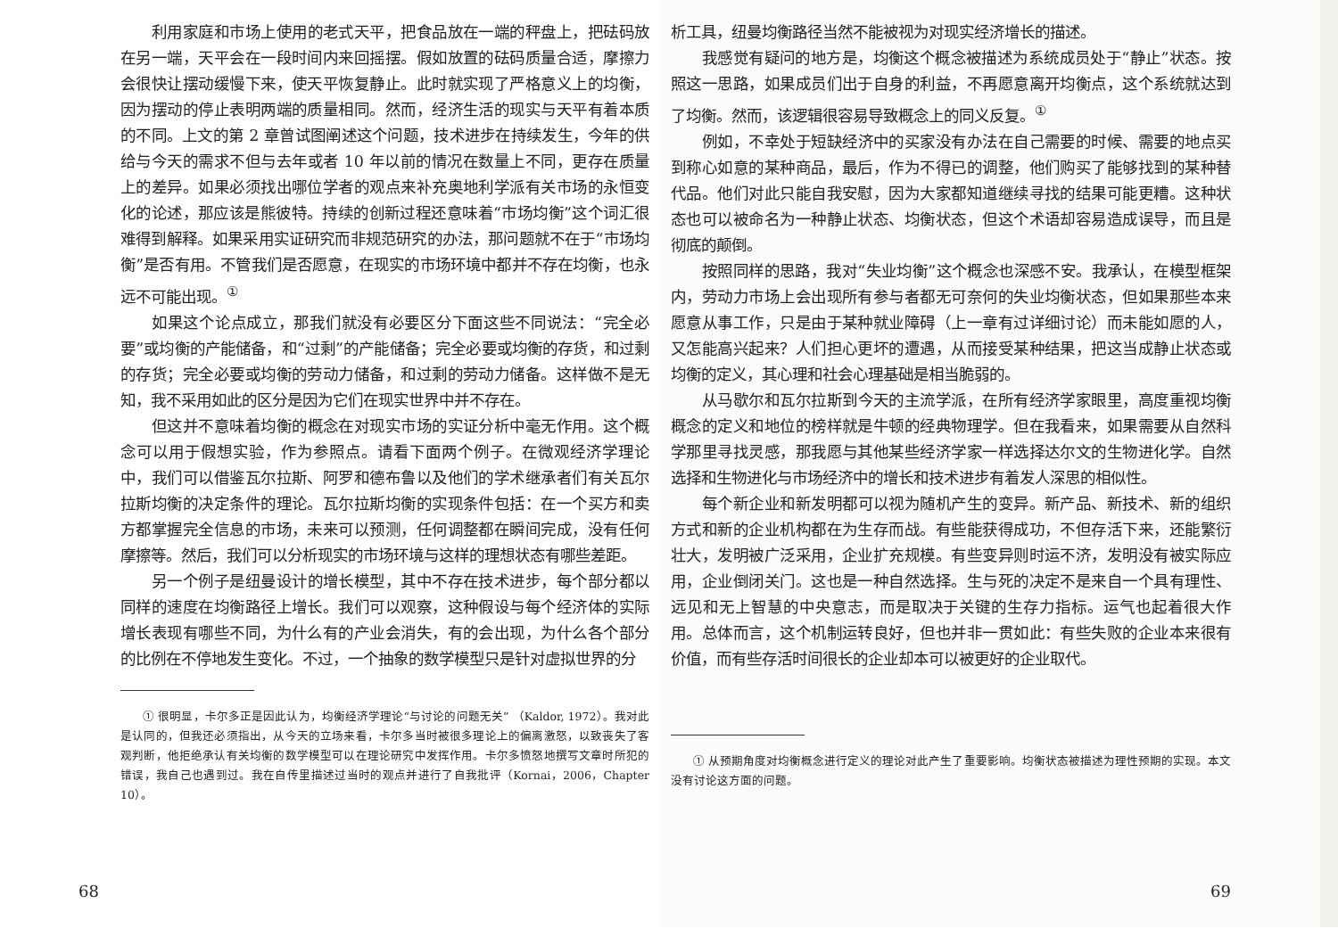利用家庭和市场上使用的老式天平，把食品放在一端的秤盘上，把砝码放在另一端，天平会在一段时间内来回摇摆。假如放置的砝码质量合适，摩擦力会很快让摆动缓慢下来，使天平恢复静止。此时就实现了严格意义上的均衡，因为摆动的停止表明两端的质量相同。然而，经济生活的现实与天平有着本质的不同。上文的第 2 章曾试图阐述这个问题，技术进步在持续发生，今年的供给与今天的需求不但与去年或者 10 年以前的情况在数量上不同，更存在质量上的差异。如果必须找出哪位学者的观点来补充奥地利学派有关市场的永恒变化的论述，那应该是熊彼特。持续的创新过程还意味着“市场均衡”这个词汇很难得到解释。如果采用实证研究而非规范研究的办法，那问题就不在于“市场均衡”是否有用。不管我们是否愿意，在现实的市场环境中都并不存在均衡，也永远不可能出现。<sup>①</sup>
如果这个论点成立，那我们就没有必要区分下面这些不同说法：“完全必要”或均衡的产能储备，和“过剩”的产能储备；完全必要或均衡的存货，和过剩的存货；完全必要或均衡的劳动力储备，和过剩的劳动力储备。这样做不是无知，我不采用如此的区分是因为它们在现实世界中并不存在。
但这并不意味着均衡的概念在对现实市场的实证分析中毫无作用。这个概念可以用于假想实验，作为参照点。请看下面两个例子。在微观经济学理论中，我们可以借鉴瓦尔拉斯、阿罗和德布鲁以及他们的学术继承者们有关瓦尔拉斯均衡的决定条件的理论。瓦尔拉斯均衡的实现条件包括：在一个买方和卖方都掌握完全信息的市场，未来可以预测，任何调整都在瞬间完成，没有任何摩擦等。然后，我们可以分析现实的市场环境与这样的理想状态有哪些差距。
另一个例子是纽曼设计的增长模型，其中不存在技术进步，每个部分都以同样的速度在均衡路径上增长。我们可以观察，这种假设与每个经济体的实际增长表现有哪些不同，为什么有的产业会消失，有的会出现，为什么各个部分的比例在不停地发生变化。不过，一个抽象的数学模型只是针对虚拟世界的分
① 很明显，卡尔多正是因此认为，均衡经济学理论“与讨论的问题无关” （Kaldor, 1972）。我对此是认同的，但我还必须指出，从今天的立场来看，卡尔多当时被很多理论上的偏离激怒，以致丧失了客观判断，他拒绝承认有关均衡的数学模型可以在理论研究中发挥作用。卡尔多愤怒地撰写文章时所犯的错误，我自己也遇到过。我在自传里描述过当时的观点并进行了自我批评（Kornai，2006，Chapter 10）。
68
析工具，纽曼均衡路径当然不能被视为对现实经济增长的描述。
我感觉有疑问的地方是，均衡这个概念被描述为系统成员处于“静止”状态。按照这一思路，如果成员们出于自身的利益，不再愿意离开均衡点，这个系统就达到了均衡。然而，该逻辑很容易导致概念上的同义反复。<sup>①</sup>
例如，不幸处于短缺经济中的买家没有办法在自己需要的时候、需要的地点买到称心如意的某种商品，最后，作为不得已的调整，他们购买了能够找到的某种替代品。他们对此只能自我安慰，因为大家都知道继续寻找的结果可能更糟。这种状态也可以被命名为一种静止状态、均衡状态，但这个术语却容易造成误导，而且是彻底的颠倒。
按照同样的思路，我对“失业均衡”这个概念也深感不安。我承认，在模型框架内，劳动力市场上会出现所有参与者都无可奈何的失业均衡状态，但如果那些本来愿意从事工作，只是由于某种就业障碍（上一章有过详细讨论）而未能如愿的人，又怎能高兴起来？人们担心更坏的遭遇，从而接受某种结果，把这当成静止状态或均衡的定义，其心理和社会心理基础是相当脆弱的。
从马歇尔和瓦尔拉斯到今天的主流学派，在所有经济学家眼里，高度重视均衡概念的定义和地位的榜样就是牛顿的经典物理学。但在我看来，如果需要从自然科学那里寻找灵感，那我愿与其他某些经济学家一样选择达尔文的生物进化学。自然选择和生物进化与市场经济中的增长和技术进步有着发人深思的相似性。
每个新企业和新发明都可以视为随机产生的变异。新产品、新技术、新的组织方式和新的企业机构都在为生存而战。有些能获得成功，不但存活下来，还能繁衍壮大，发明被广泛采用，企业扩充规模。有些变异则时运不济，发明没有被实际应用，企业倒闭关门。这也是一种自然选择。生与死的决定不是来自一个具有理性、远见和无上智慧的中央意志，而是取决于关键的生存力指标。运气也起着很大作用。总体而言，这个机制运转良好，但也并非一贯如此：有些失败的企业本来很有价值，而有些存活时间很长的企业却本可以被更好的企业取代。
① 从预期角度对均衡概念进行定义的理论对此产生了重要影响。均衡状态被描述为理性预期的实现。本文没有讨论这方面的问题。
69